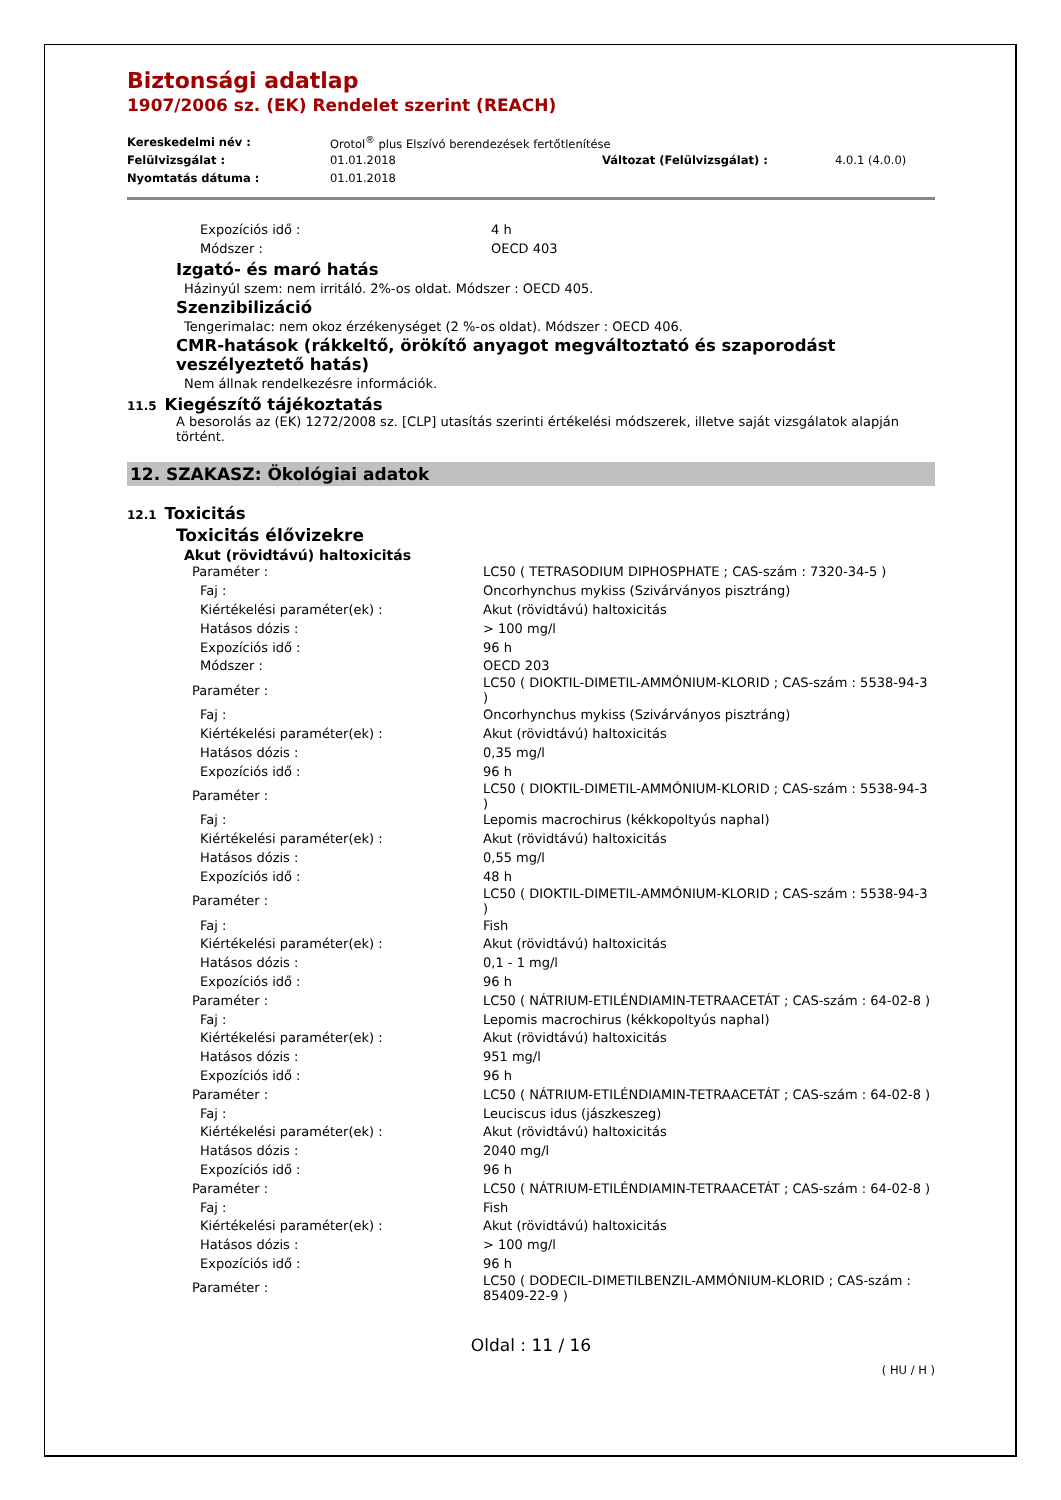Biztonsági adatlap
1907/2006 sz. (EK) Rendelet szerint (REACH)
| Kereskedelmi név : | Orotol<sup>®</sup> plus Elszívó berendezések fertőtlenítése | | |
| Felülvizsgálat : | 01.01.2018 | Változat (Felülvizsgálat) : | 4.0.1 (4.0.0) |
| Nyomtatás dátuma : | 01.01.2018 | | |
| Expozíciós idő : | 4 h |
| Módszer : | OECD 403 |
Izgató- és maró hatás
Házinyúl szem: nem irritáló. 2%-os oldat. Módszer : OECD 405.
Szenzibilizáció
Tengerimalac: nem okoz érzékenységet (2 %-os oldat). Módszer : OECD 406.
CMR-hatások (rákkeltő, örökítő anyagot megváltoztató és szaporodást veszélyeztető hatás)
Nem állnak rendelkezésre információk.
11.5 Kiegészítő tájékoztatás
A besorolás az (EK) 1272/2008 sz. [CLP] utasítás szerinti értékelési módszerek, illetve saját vizsgálatok alapján történt.
12. SZAKASZ: Ökológiai adatok
12.1 Toxicitás
Toxicitás élővizekre
Akut (rövidtávú) haltoxicitás
| Paraméter : | LC50 ( TETRASODIUM DIPHOSPHATE ; CAS-szám : 7320-34-5 ) |
| Faj : | Oncorhynchus mykiss (Szivárványos pisztráng) |
| Kiértékelési paraméter(ek) : | Akut (rövidtávú) haltoxicitás |
| Hatásos dózis : | > 100 mg/l |
| Expozíciós idő : | 96 h |
| Módszer : | OECD 203 |
| Paraméter : | LC50 ( DIOKTIL-DIMETIL-AMMÓNIUM-KLORID ; CAS-szám : 5538-94-3 ) |
| Faj : | Oncorhynchus mykiss (Szivárványos pisztráng) |
| Kiértékelési paraméter(ek) : | Akut (rövidtávú) haltoxicitás |
| Hatásos dózis : | 0,35 mg/l |
| Expozíciós idő : | 96 h |
| Paraméter : | LC50 ( DIOKTIL-DIMETIL-AMMÓNIUM-KLORID ; CAS-szám : 5538-94-3 ) |
| Faj : | Lepomis macrochirus (kékkopoltyús naphal) |
| Kiértékelési paraméter(ek) : | Akut (rövidtávú) haltoxicitás |
| Hatásos dózis : | 0,55 mg/l |
| Expozíciós idő : | 48 h |
| Paraméter : | LC50 ( DIOKTIL-DIMETIL-AMMÓNIUM-KLORID ; CAS-szám : 5538-94-3 ) |
| Faj : | Fish |
| Kiértékelési paraméter(ek) : | Akut (rövidtávú) haltoxicitás |
| Hatásos dózis : | 0,1 - 1 mg/l |
| Expozíciós idő : | 96 h |
| Paraméter : | LC50 ( NÁTRIUM-ETILÉNDIAMIN-TETRAACETÁT ; CAS-szám : 64-02-8 ) |
| Faj : | Lepomis macrochirus (kékkopoltyús naphal) |
| Kiértékelési paraméter(ek) : | Akut (rövidtávú) haltoxicitás |
| Hatásos dózis : | 951 mg/l |
| Expozíciós idő : | 96 h |
| Paraméter : | LC50 ( NÁTRIUM-ETILÉNDIAMIN-TETRAACETÁT ; CAS-szám : 64-02-8 ) |
| Faj : | Leuciscus idus (jászkeszeg) |
| Kiértékelési paraméter(ek) : | Akut (rövidtávú) haltoxicitás |
| Hatásos dózis : | 2040 mg/l |
| Expozíciós idő : | 96 h |
| Paraméter : | LC50 ( NÁTRIUM-ETILÉNDIAMIN-TETRAACETÁT ; CAS-szám : 64-02-8 ) |
| Faj : | Fish |
| Kiértékelési paraméter(ek) : | Akut (rövidtávú) haltoxicitás |
| Hatásos dózis : | > 100 mg/l |
| Expozíciós idő : | 96 h |
| Paraméter : | LC50 ( DODECIL-DIMETILBENZIL-AMMÓNIUM-KLORID ; CAS-szám : 85409-22-9 ) |
Oldal : 11 / 16
( HU / H )